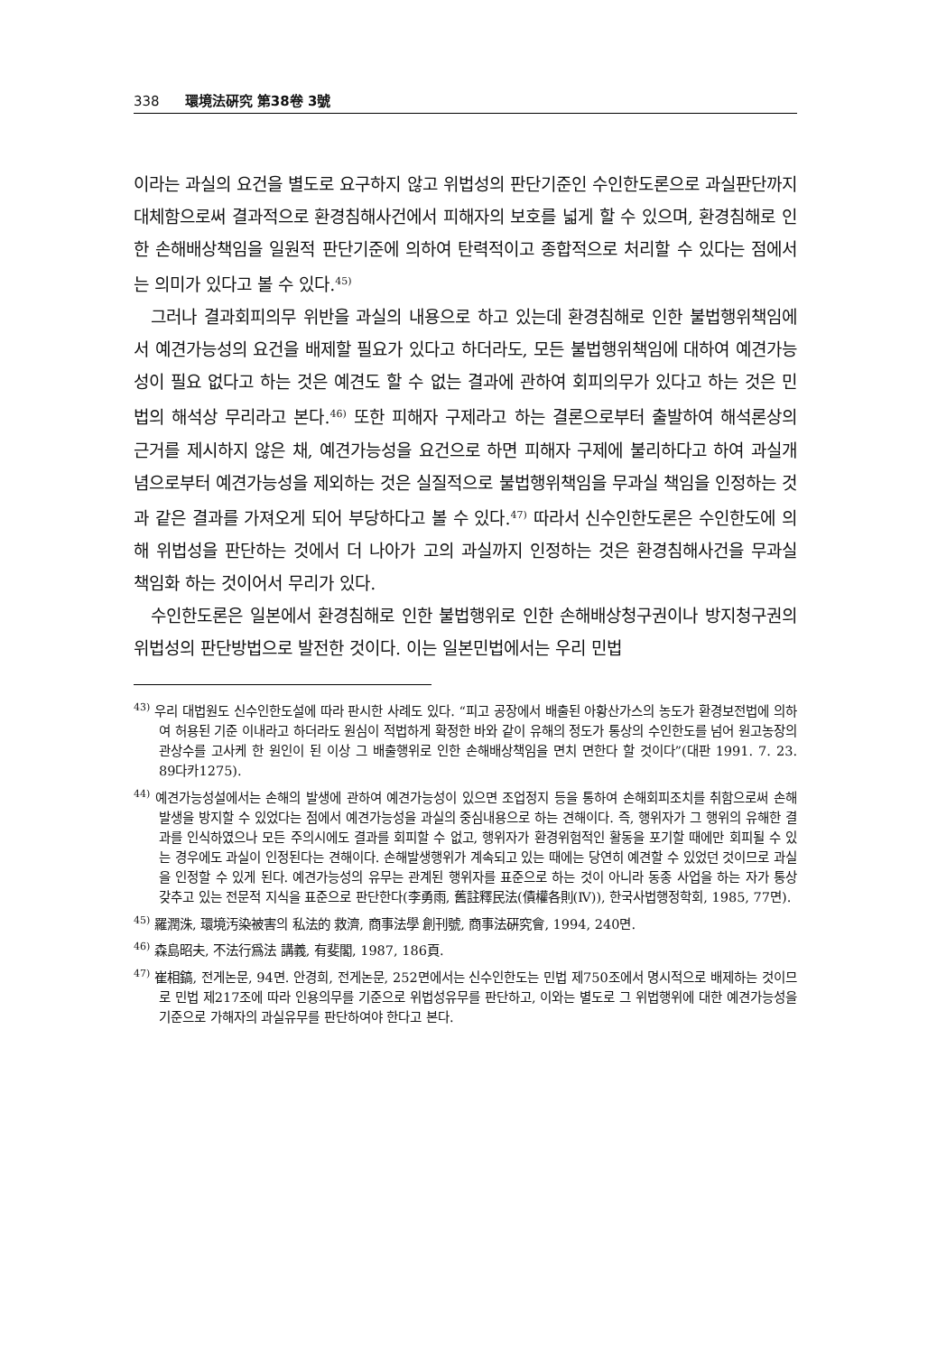338 環境法硏究 第38卷 3號
이라는 과실의 요건을 별도로 요구하지 않고 위법성의 판단기준인 수인한도론으로 과실판단까지 대체함으로써 결과적으로 환경침해사건에서 피해자의 보호를 넓게 할 수 있으며, 환경침해로 인한 손해배상책임을 일원적 판단기준에 의하여 탄력적이고 종합적으로 처리할 수 있다는 점에서는 의미가 있다고 볼 수 있다.<sup>45)</sup>
그러나 결과회피의무 위반을 과실의 내용으로 하고 있는데 환경침해로 인한 불법행위책임에서 예견가능성의 요건을 배제할 필요가 있다고 하더라도, 모든 불법행위책임에 대하여 예견가능성이 필요 없다고 하는 것은 예견도 할 수 없는 결과에 관하여 회피의무가 있다고 하는 것은 민법의 해석상 무리라고 본다.<sup>46)</sup> 또한 피해자 구제라고 하는 결론으로부터 출발하여 해석론상의 근거를 제시하지 않은 채, 예견가능성을 요건으로 하면 피해자 구제에 불리하다고 하여 과실개념으로부터 예견가능성을 제외하는 것은 실질적으로 불법행위책임을 무과실 책임을 인정하는 것과 같은 결과를 가져오게 되어 부당하다고 볼 수 있다.<sup>47)</sup> 따라서 신수인한도론은 수인한도에 의해 위법성을 판단하는 것에서 더 나아가 고의 과실까지 인정하는 것은 환경침해사건을 무과실 책임화 하는 것이어서 무리가 있다.
수인한도론은 일본에서 환경침해로 인한 불법행위로 인한 손해배상청구권이나 방지청구권의 위법성의 판단방법으로 발전한 것이다. 이는 일본민법에서는 우리 민법
<sup>43)</sup> 우리 대법원도 신수인한도설에 따라 판시한 사례도 있다. “피고 공장에서 배출된 아황산가스의 농도가 환경보전법에 의하여 허용된 기준 이내라고 하더라도 원심이 적법하게 확정한 바와 같이 유해의 정도가 통상의 수인한도를 넘어 원고농장의 관상수를 고사케 한 원인이 된 이상 그 배출행위로 인한 손해배상책임을 면치 면한다 할 것이다”(대판 1991. 7. 23. 89다카1275).
<sup>44)</sup> 예견가능성설에서는 손해의 발생에 관하여 예견가능성이 있으면 조업정지 등을 통하여 손해회피조치를 취함으로써 손해발생을 방지할 수 있었다는 점에서 예견가능성을 과실의 중심내용으로 하는 견해이다. 즉, 행위자가 그 행위의 유해한 결과를 인식하였으나 모든 주의시에도 결과를 회피할 수 없고, 행위자가 환경위험적인 활동을 포기할 때에만 회피될 수 있는 경우에도 과실이 인정된다는 견해이다. 손해발생행위가 계속되고 있는 때에는 당연히 예견할 수 있었던 것이므로 과실을 인정할 수 있게 된다. 예견가능성의 유무는 관계된 행위자를 표준으로 하는 것이 아니라 동종 사업을 하는 자가 통상 갖추고 있는 전문적 지식을 표준으로 판단한다(李勇雨, 舊註釋民法(債權各則(Ⅳ)), 한국사법행정학회, 1985, 77면).
<sup>45)</sup> 羅潤洙, 環境汚染被害의 私法的 救濟, 商事法學 創刊號, 商事法硏究會, 1994, 240면.
<sup>46)</sup> 森島昭夫, 不法行爲法 講義, 有斐閣, 1987, 186頁.
<sup>47)</sup> 崔相鎬, 전게논문, 94면. 안경희, 전게논문, 252면에서는 신수인한도는 민법 제750조에서 명시적으로 배제하는 것이므로 민법 제217조에 따라 인용의무를 기준으로 위법성유무를 판단하고, 이와는 별도로 그 위법행위에 대한 예견가능성을 기준으로 가해자의 과실유무를 판단하여야 한다고 본다.